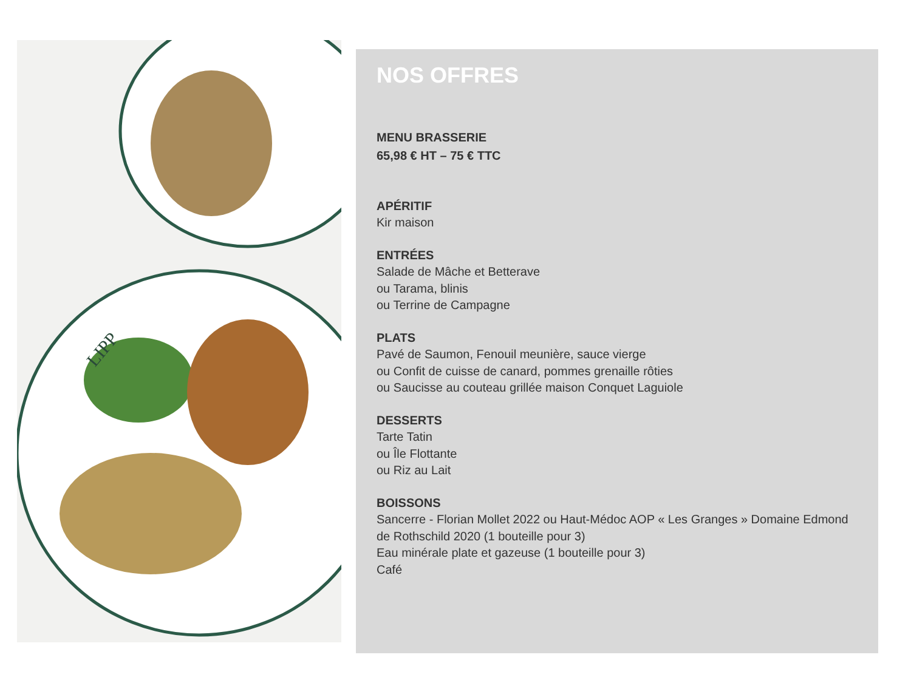LIPP
NOS OFFRES
MENU BRASSERIE
65,98 € HT – 75 € TTC
APÉRITIF
Kir maison
ENTRÉES
Salade de Mâche et Betterave
ou Tarama, blinis
ou Terrine de Campagne
PLATS
Pavé de Saumon, Fenouil meunière, sauce vierge
ou Confit de cuisse de canard, pommes grenaille rôties
ou Saucisse au couteau grillée maison Conquet Laguiole
DESSERTS
Tarte Tatin
ou Île Flottante
ou Riz au Lait
BOISSONS
Sancerre - Florian Mollet 2022 ou Haut-Médoc AOP « Les Granges » Domaine Edmond de Rothschild 2020 (1 bouteille pour 3)
Eau minérale plate et gazeuse (1 bouteille pour 3)
Café